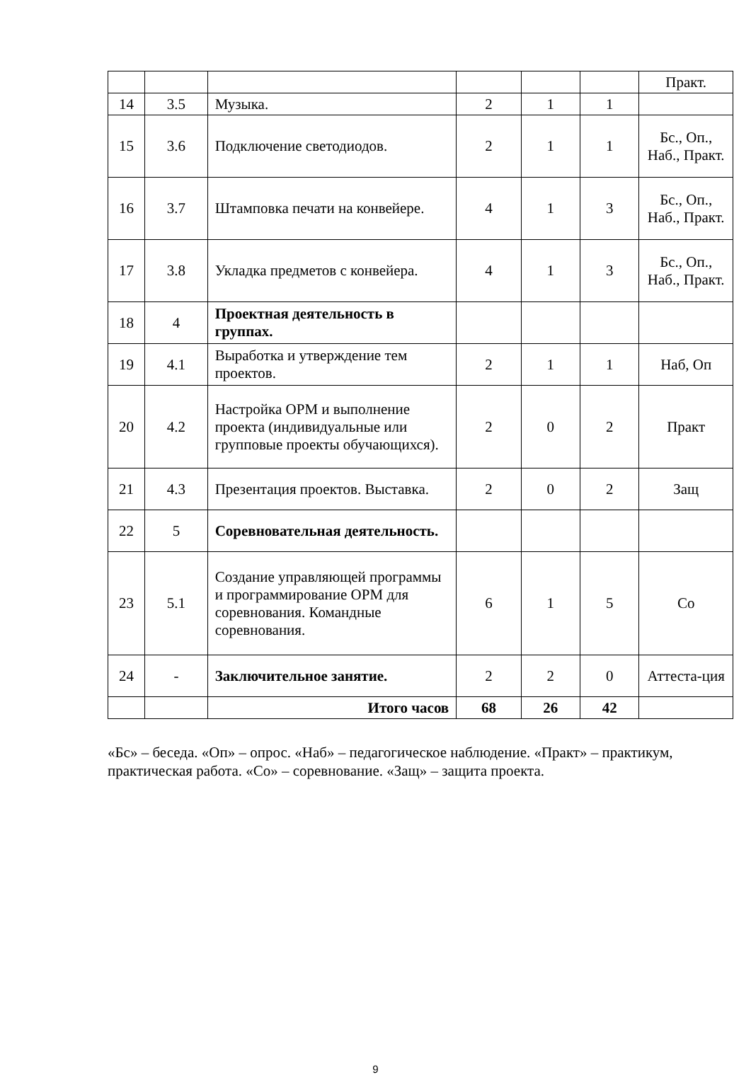| | | | | | | Практ. |
| 14 | 3.5 | Музыка. | 2 | 1 | 1 | |
| 15 | 3.6 | Подключение светодиодов. | 2 | 1 | 1 | Бс., Оп., Наб., Практ. |
| 16 | 3.7 | Штамповка печати на конвейере. | 4 | 1 | 3 | Бс., Оп., Наб., Практ. |
| 17 | 3.8 | Укладка предметов с конвейера. | 4 | 1 | 3 | Бс., Оп., Наб., Практ. |
| 18 | 4 | Проектная деятельность в группах. | | | | |
| 19 | 4.1 | Выработка и утверждение тем проектов. | 2 | 1 | 1 | Наб, Оп |
| 20 | 4.2 | Настройка ОРМ и выполнение проекта (индивидуальные или групповые проекты обучающихся). | 2 | 0 | 2 | Практ |
| 21 | 4.3 | Презентация проектов. Выставка. | 2 | 0 | 2 | Защ |
| 22 | 5 | Соревновательная деятельность. | | | | |
| 23 | 5.1 | Создание управляющей программы и программирование ОРМ для соревнования. Командные соревнования. | 6 | 1 | 5 | Со |
| 24 | - | Заключительное занятие. | 2 | 2 | 0 | Аттеста-ция |
| | | Итого часов | 68 | 26 | 42 | |
«Бс» – беседа. «Оп» – опрос. «Наб» – педагогическое наблюдение. «Практ» – практикум, практическая работа. «Со» – соревнование. «Защ» – защита проекта.
9